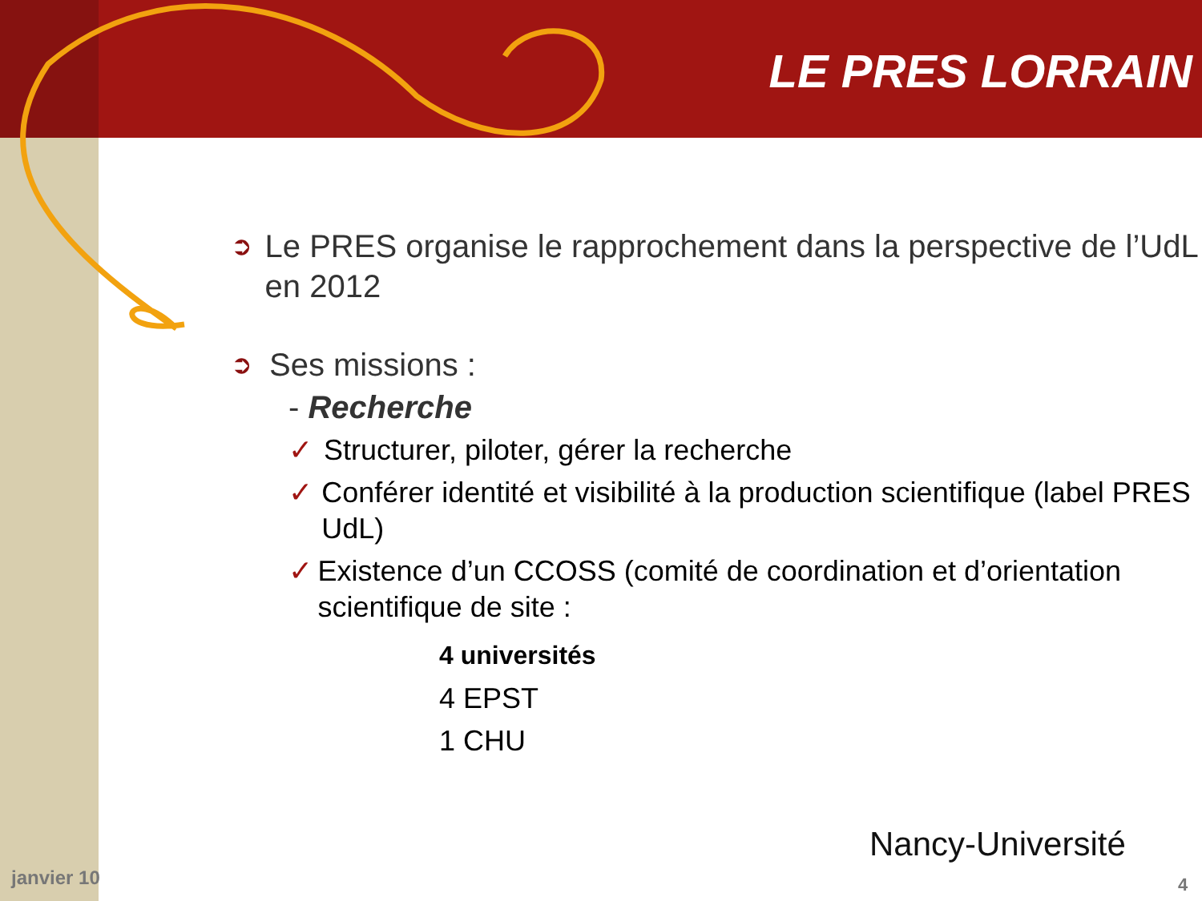LE PRES LORRAIN
➲ Le PRES organise le rapprochement dans la perspective de l’UdL en 2012
➲ Ses missions :
- Recherche
✓ Structurer, piloter, gérer la recherche
✓ Conférer identité et visibilité à la production scientifique (label PRES UdL)
✓ Existence d’un CCOSS (comité de coordination et d’orientation scientifique de site :
4 universités
4 EPST
1 CHU
janvier 10
Nancy-Université
4